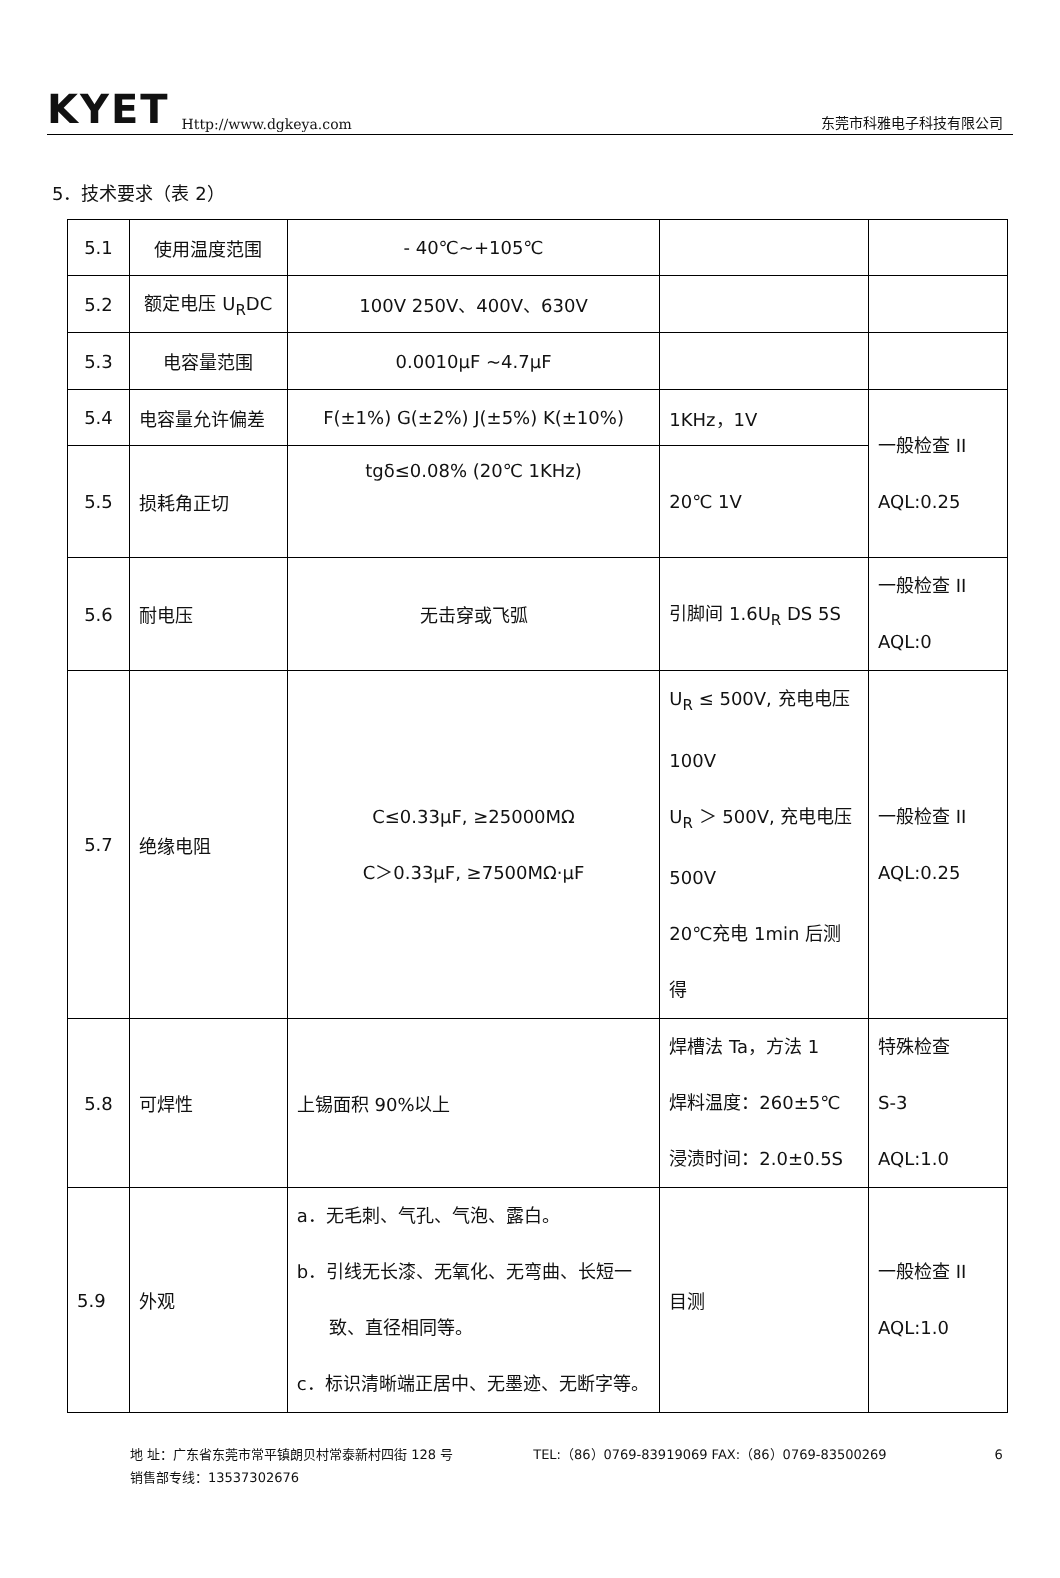KYET Http://www.dgkeya.com 东莞市科雅电子科技有限公司
5．技术要求（表 2）
| 5.1 | 使用温度范围 | - 40℃~+105℃ | | |
| 5.2 | 额定电压 U<sub>R</sub>DC | 100V 250V、400V、630V | | |
| 5.3 | 电容量范围 | 0.0010μF ~4.7μF | | |
| 5.4 | 电容量允许偏差 | F(±1%) G(±2%) J(±5%) K(±10%) | 1KHz，1V | 一般检查 II AQL:0.25 |
| 5.5 | 损耗角正切 | tgδ≤0.08% (20℃ 1KHz) | 20℃ 1V | |
| 5.6 | 耐电压 | 无击穿或飞弧 | 引脚间 1.6U<sub>R</sub> DS 5S | 一般检查 II AQL:0 |
| 5.7 | 绝缘电阻 | C≤0.33μF, ≥25000MΩ C＞0.33μF, ≥7500MΩ·μF | U<sub>R</sub> ≤ 500V, 充电电压 100V U<sub>R</sub> ＞ 500V, 充电电压 500V 20℃充电 1min 后测得 | 一般检查 II AQL:0.25 |
| 5.8 | 可焊性 | 上锡面积 90%以上 | 焊槽法 Ta，方法 1 焊料温度：260±5℃ 浸渍时间：2.0±0.5S | 特殊检查 S-3 AQL:1.0 |
| 5.9 | 外观 | a．无毛刺、气孔、气泡、露白。 b．引线无长漆、无氧化、无弯曲、长短一 致、直径相同等。 c．标识清晰端正居中、无墨迹、无断字等。 | 目测 | 一般检查 II AQL:1.0 |
地 址：广东省东莞市常平镇朗贝村常泰新村四街 128 号
销售部专线：13537302676
TEL:（86）0769-83919069 FAX:（86）0769-83500269
6